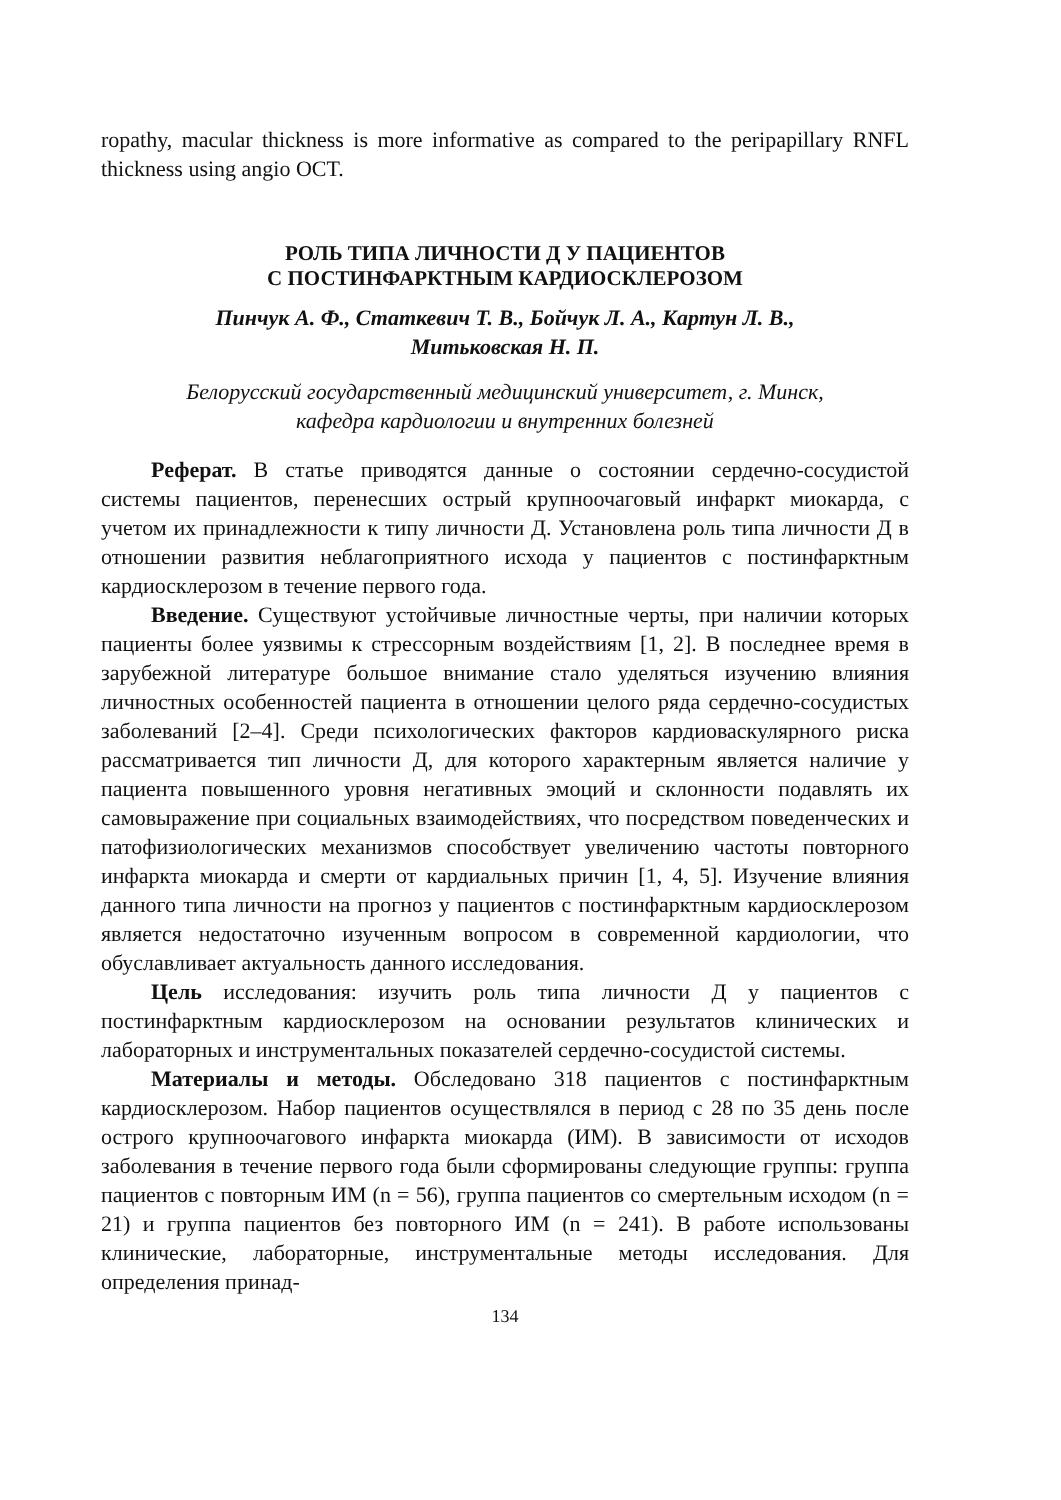ropathy, macular thickness is more informative as compared to the peripapillary RNFL thickness using angio OCT.
РОЛЬ ТИПА ЛИЧНОСТИ Д У ПАЦИЕНТОВ
С ПОСТИНФАРКТНЫМ КАРДИОСКЛЕРОЗОМ
Пинчук А. Ф., Статкевич Т. В., Бойчук Л. А., Картун Л. В.,
Митьковская Н. П.
Белорусский государственный медицинский университет, г. Минск,
кафедра кардиологии и внутренних болезней
Реферат. В статье приводятся данные о состоянии сердечно-сосудистой системы пациентов, перенесших острый крупноочаговый инфаркт миокарда, с учетом их принадлежности к типу личности Д. Установлена роль типа личности Д в отношении развития неблагоприятного исхода у пациентов с постинфарктным кардиосклерозом в течение первого года.
Введение. Существуют устойчивые личностные черты, при наличии которых пациенты более уязвимы к стрессорным воздействиям [1, 2]. В последнее время в зарубежной литературе большое внимание стало уделяться изучению влияния личностных особенностей пациента в отношении целого ряда сердечно-сосудистых заболеваний [2–4]. Среди психологических факторов кардиоваскулярного риска рассматривается тип личности Д, для которого характерным является наличие у пациента повышенного уровня негативных эмоций и склонности подавлять их самовыражение при социальных взаимодействиях, что посредством поведенческих и патофизиологических механизмов способствует увеличению частоты повторного инфаркта миокарда и смерти от кардиальных причин [1, 4, 5]. Изучение влияния данного типа личности на прогноз у пациентов с постинфарктным кардиосклерозом является недостаточно изученным вопросом в современной кардиологии, что обуславливает актуальность данного исследования.
Цель исследования: изучить роль типа личности Д у пациентов с постинфарктным кардиосклерозом на основании результатов клинических и лабораторных и инструментальных показателей сердечно-сосудистой системы.
Материалы и методы. Обследовано 318 пациентов с постинфарктным кардиосклерозом. Набор пациентов осуществлялся в период с 28 по 35 день после острого крупноочагового инфаркта миокарда (ИМ). В зависимости от исходов заболевания в течение первого года были сформированы следующие группы: группа пациентов с повторным ИМ (n = 56), группа пациентов со смертельным исходом (n = 21) и группа пациентов без повторного ИМ (n = 241). В работе использованы клинические, лабораторные, инструментальные методы исследования. Для определения принад-
134